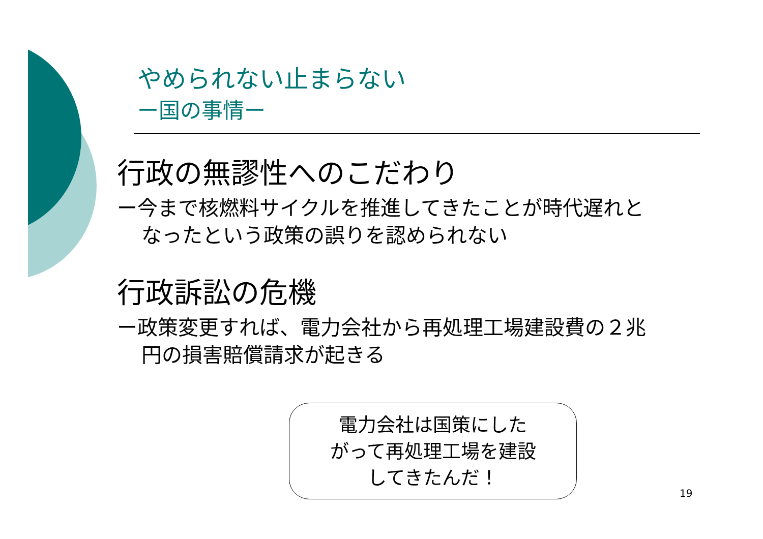やめられない止まらない
ー国の事情ー
行政の無謬性へのこだわり
ー今まで核燃料サイクルを推進してきたことが時代遅れとなったという政策の誤りを認められない
行政訴訟の危機
ー政策変更すれば、電力会社から再処理工場建設費の２兆円の損害賠償請求が起きる
電力会社は国策にした
がって再処理工場を建設
してきたんだ！
19